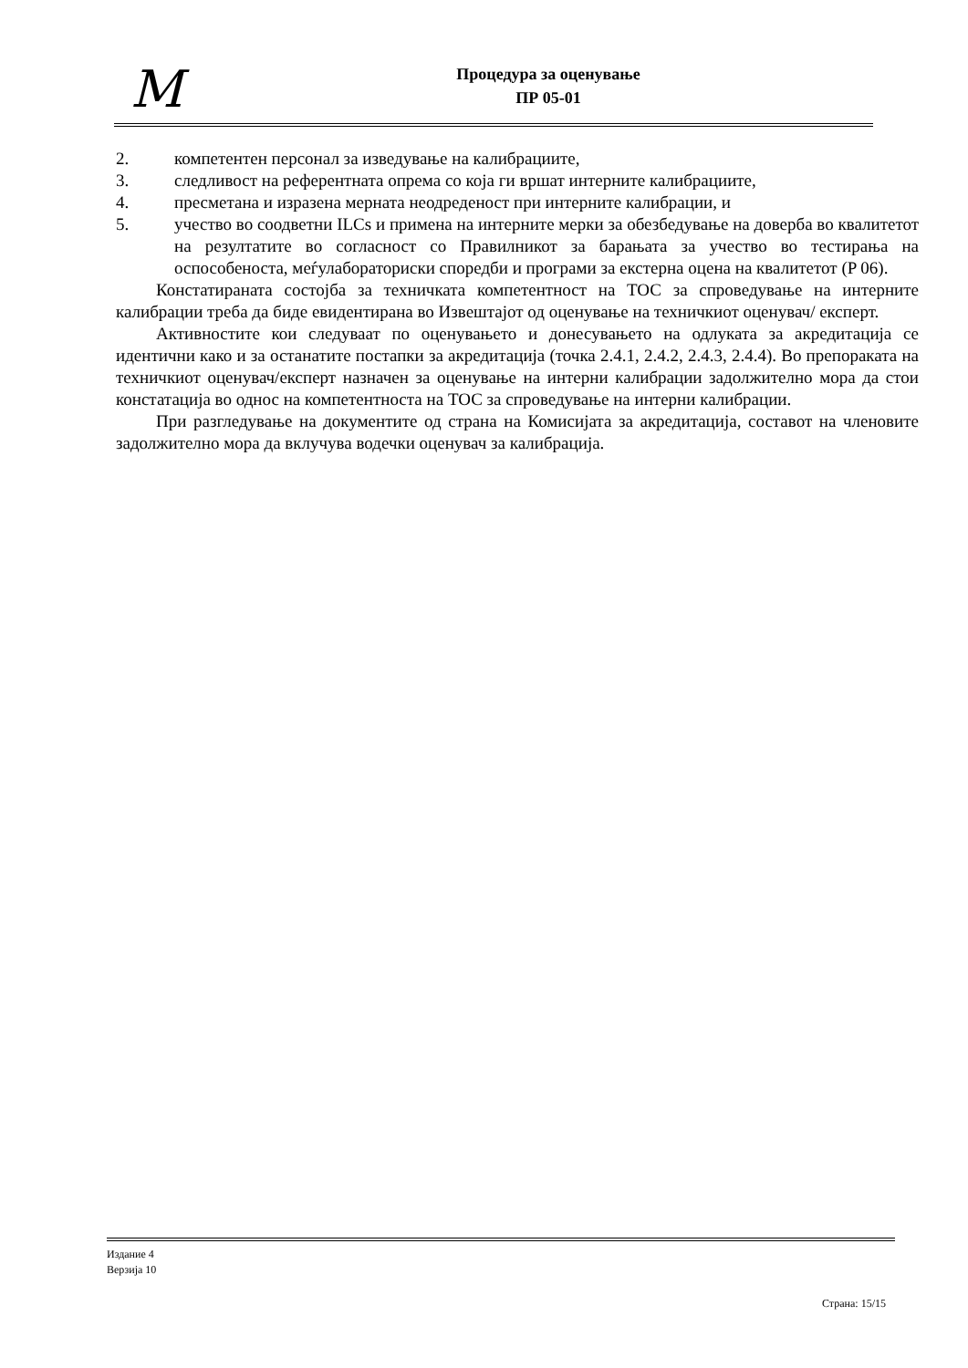M
Процедура за оценување
ПР 05-01
2. компетентен персонал за изведување на калибрациите,
3. следливост на референтната опрема со која ги вршат интерните калибрациите,
4. пресметана и изразена мерната неодреденост при интерните калибрации, и
5. учество во соодветни ILCs и примена на интерните мерки за обезбедување на доверба во квалитетот на резултатите во согласност со Правилникот за барањата за учество во тестирања на оспособеноста, меѓулабораториски споредби и програми за екстерна оцена на квалитетот (P 06).
Констатираната состојба за техничката компетентност на ТОС за спроведување на интерните калибрации треба да биде евидентирана во Извештајот од оценување на техничкиот оценувач/ експерт.
Активностите кои следуваат по оценувањето и донесувањето на одлуката за акредитација се идентични како и за останатите постапки за акредитација (точка 2.4.1, 2.4.2, 2.4.3, 2.4.4). Во препораката на техничкиот оценувач/експерт назначен за оценување на интерни калибрации задолжително мора да стои констатација во однос на компетентноста на ТОС за спроведување на интерни калибрации.
При разгледување на документите од страна на Комисијата за акредитација, составот на членовите задолжително мора да вклучува водечки оценувач за калибрација.
Издание 4
Верзија 10
Страна: 15/15